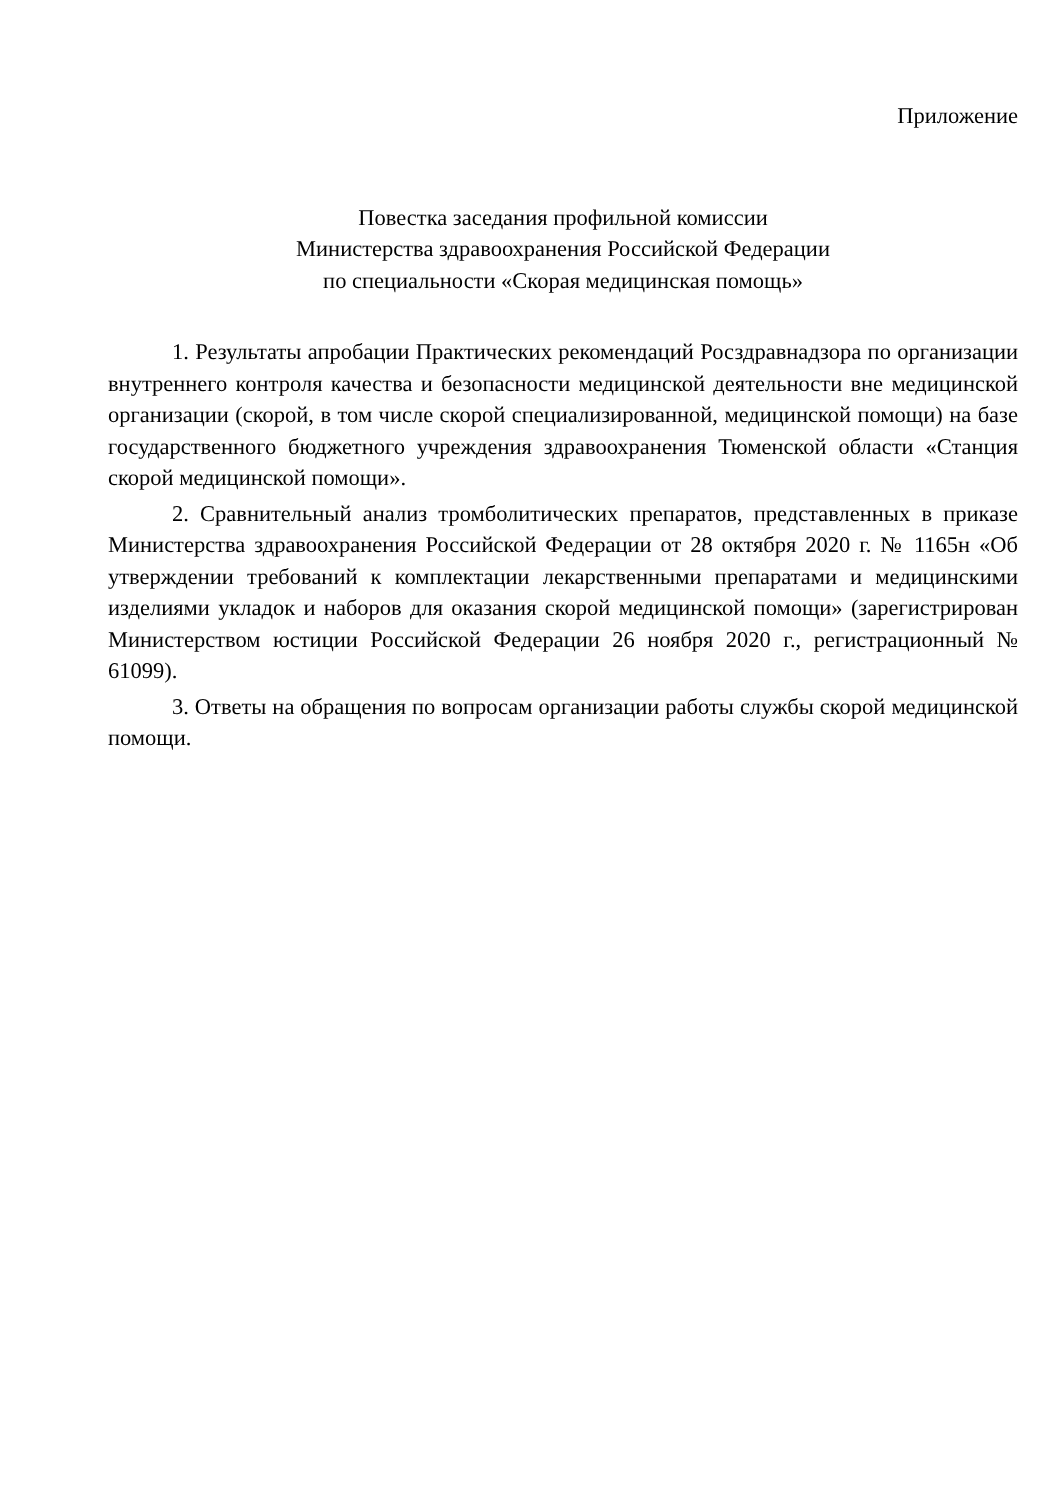Приложение
Повестка заседания профильной комиссии
Министерства здравоохранения Российской Федерации
по специальности «Скорая медицинская помощь»
1. Результаты апробации Практических рекомендаций Росздравнадзора по организации внутреннего контроля качества и безопасности медицинской деятельности вне медицинской организации (скорой, в том числе скорой специализированной, медицинской помощи) на базе государственного бюджетного учреждения здравоохранения Тюменской области «Станция скорой медицинской помощи».
2. Сравнительный анализ тромболитических препаратов, представленных в приказе Министерства здравоохранения Российской Федерации от 28 октября 2020 г. № 1165н «Об утверждении требований к комплектации лекарственными препаратами и медицинскими изделиями укладок и наборов для оказания скорой медицинской помощи» (зарегистрирован Министерством юстиции Российской Федерации 26 ноября 2020 г., регистрационный № 61099).
3. Ответы на обращения по вопросам организации работы службы скорой медицинской помощи.